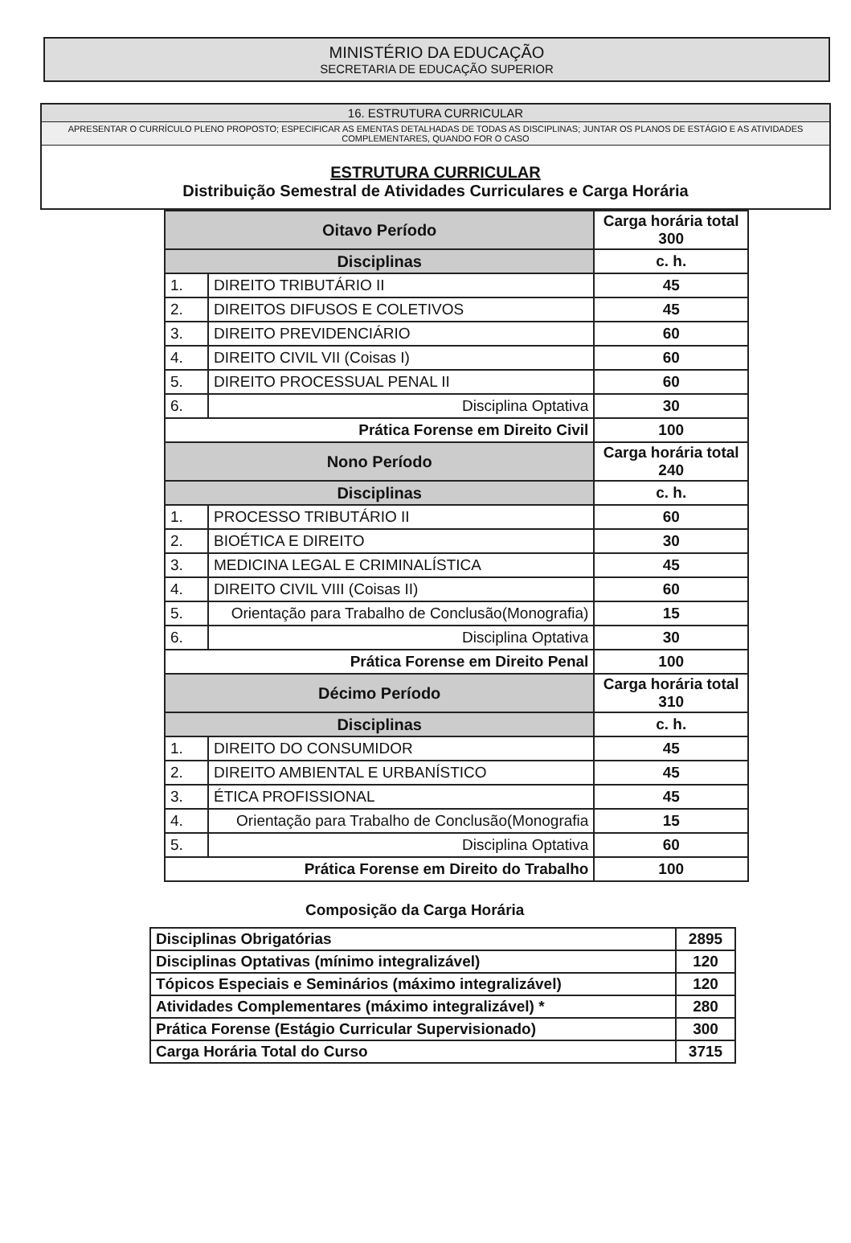MINISTÉRIO DA EDUCAÇÃO
SECRETARIA DE EDUCAÇÃO SUPERIOR
16. ESTRUTURA CURRICULAR
APRESENTAR O CURRÍCULO PLENO PROPOSTO; ESPECIFICAR AS EMENTAS DETALHADAS DE TODAS AS DISCIPLINAS; JUNTAR OS PLANOS DE ESTÁGIO E AS ATIVIDADES COMPLEMENTARES, QUANDO FOR O CASO
ESTRUTURA CURRICULAR
Distribuição Semestral de Atividades Curriculares e Carga Horária
| Oitavo Período | | Carga horária total 300 | |
| Disciplinas | | | c. h. |
| 1. | DIREITO TRIBUTÁRIO II | | 45 |
| 2. | DIREITOS DIFUSOS E COLETIVOS | | 45 |
| 3. | DIREITO PREVIDENCIÁRIO | | 60 |
| 4. | DIREITO CIVIL VII (Coisas I) | | 60 |
| 5. | DIREITO PROCESSUAL PENAL II | | 60 |
| 6. | Disciplina Optativa | | 30 |
| Prática Forense em Direito Civil | | | 100 |
| Nono Período | | Carga horária total 240 | |
| Disciplinas | | | c. h. |
| 1. | PROCESSO TRIBUTÁRIO II | | 60 |
| 2. | BIOÉTICA E DIREITO | | 30 |
| 3. | MEDICINA LEGAL E CRIMINALÍSTICA | | 45 |
| 4. | DIREITO CIVIL VIII (Coisas II) | | 60 |
| 5. | Orientação para Trabalho de Conclusão(Monografia) | | 15 |
| 6. | Disciplina Optativa | | 30 |
| Prática Forense em Direito Penal | | | 100 |
| Décimo Período | | Carga horária total 310 | |
| Disciplinas | | | c. h. |
| 1. | DIREITO DO CONSUMIDOR | | 45 |
| 2. | DIREITO AMBIENTAL E URBANÍSTICO | | 45 |
| 3. | ÉTICA PROFISSIONAL | | 45 |
| 4. | Orientação para Trabalho de Conclusão(Monografia | | 15 |
| 5. | Disciplina Optativa | | 60 |
| Prática Forense em Direito do Trabalho | | | 100 |
Composição da Carga Horária
| Disciplinas Obrigatórias | 2895 |
| Disciplinas Optativas (mínimo integralizável) | 120 |
| Tópicos Especiais e Seminários (máximo integralizável) | 120 |
| Atividades Complementares (máximo integralizável) * | 280 |
| Prática Forense (Estágio Curricular Supervisionado) | 300 |
| Carga Horária Total do Curso | 3715 |